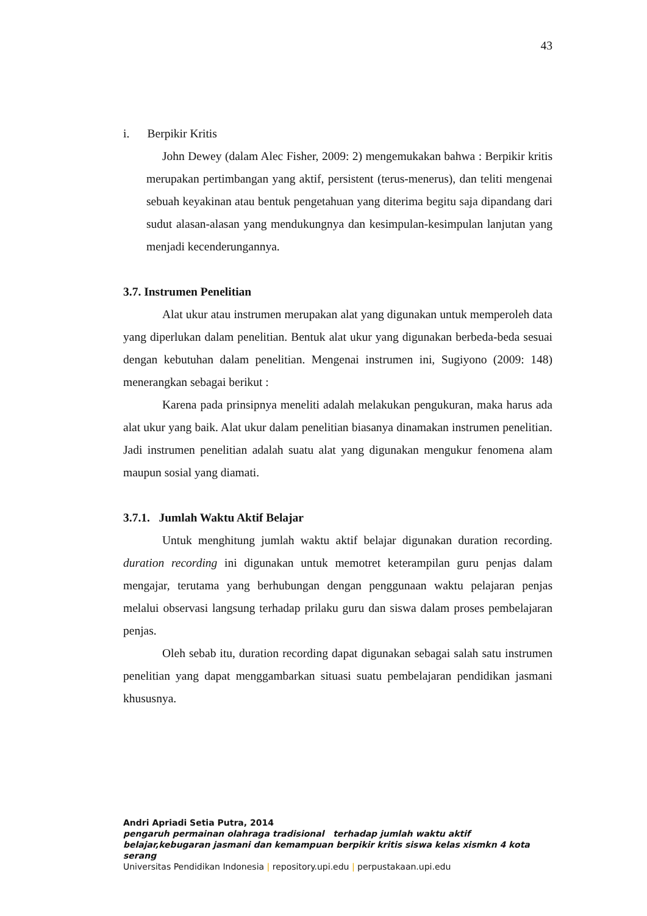43
i. Berpikir Kritis
John Dewey (dalam Alec Fisher, 2009: 2) mengemukakan bahwa : Berpikir kritis merupakan pertimbangan yang aktif, persistent (terus-menerus), dan teliti mengenai sebuah keyakinan atau bentuk pengetahuan yang diterima begitu saja dipandang dari sudut alasan-alasan yang mendukungnya dan kesimpulan-kesimpulan lanjutan yang menjadi kecenderungannya.
3.7. Instrumen Penelitian
Alat ukur atau instrumen merupakan alat yang digunakan untuk memperoleh data yang diperlukan dalam penelitian. Bentuk alat ukur yang digunakan berbeda-beda sesuai dengan kebutuhan dalam penelitian. Mengenai instrumen ini, Sugiyono (2009: 148) menerangkan sebagai berikut :
Karena pada prinsipnya meneliti adalah melakukan pengukuran, maka harus ada alat ukur yang baik. Alat ukur dalam penelitian biasanya dinamakan instrumen penelitian. Jadi instrumen penelitian adalah suatu alat yang digunakan mengukur fenomena alam maupun sosial yang diamati.
3.7.1. Jumlah Waktu Aktif Belajar
Untuk menghitung jumlah waktu aktif belajar digunakan duration recording. duration recording ini digunakan untuk memotret keterampilan guru penjas dalam mengajar, terutama yang berhubungan dengan penggunaan waktu pelajaran penjas melalui observasi langsung terhadap prilaku guru dan siswa dalam proses pembelajaran penjas.
Oleh sebab itu, duration recording dapat digunakan sebagai salah satu instrumen penelitian yang dapat menggambarkan situasi suatu pembelajaran pendidikan jasmani khususnya.
Andri Apriadi Setia Putra, 2014
pengaruh permainan olahraga tradisional terhadap jumlah waktu aktif belajar,kebugaran jasmani dan kemampuan berpikir kritis siswa kelas xismkn 4 kota serang
Universitas Pendidikan Indonesia | repository.upi.edu | perpustakaan.upi.edu